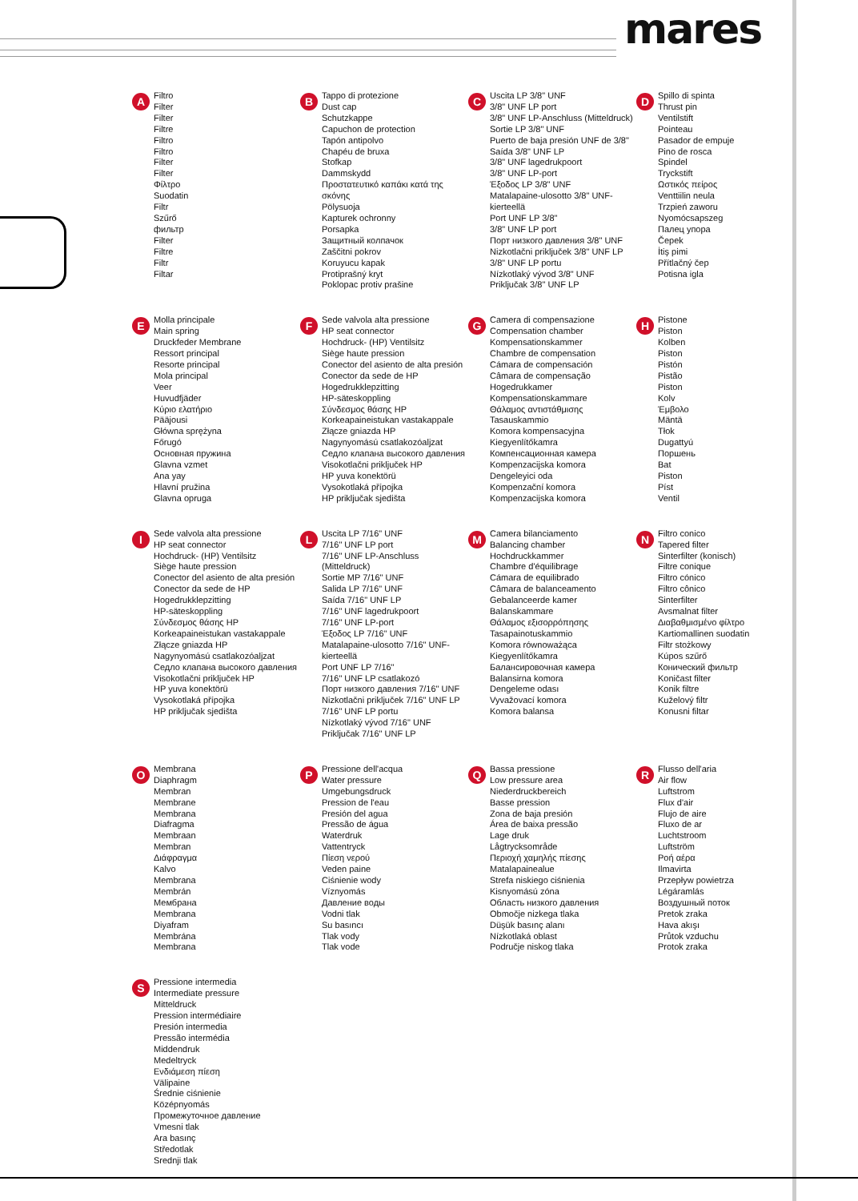mares
A
Filtro
Filter
Filter
Filtre
Filtro
Filtro
Filter
Filter
Φίλτρο
Suodatin
Filtr
Szűrő
фильтр
Filter
Filtre
Filtr
Filtar
B
Tappo di protezione
Dust cap
Schutzkappe
Capuchon de protection
Tapón antipolvo
Chapéu de bruxa
Stofkap
Dammskydd
Προστατευτικό καπάκι κατά της σκόνης
Pölysuoja
Kapturek ochronny
Porsapka
Защитный колпачок
Zaščitni pokrov
Koruyucu kapak
Protiprašný kryt
Poklopac protiv prašine
C
Uscita LP 3/8" UNF
3/8" UNF LP port
3/8" UNF LP-Anschluss (Mitteldruck)
Sortie LP 3/8" UNF
Puerto de baja presión UNF de 3/8"
Saída 3/8" UNF LP
3/8" UNF lagedrukpoort
3/8" UNF LP-port
Έξοδος LP 3/8" UNF
Matalapaine-ulosotto 3/8" UNF-kierteellä
Port UNF LP 3/8"
3/8" UNF LP port
Порт низкого давления 3/8" UNF
Nizkotlačni priključek 3/8" UNF LP
3/8" UNF LP portu
Nízkotlaký vývod 3/8" UNF
Priključak 3/8" UNF LP
D
Spillo di spinta
Thrust pin
Ventilstift
Pointeau
Pasador de empuje
Pino de rosca
Spindel
Tryckstift
Ωστικός πείρος
Venttiilin neula
Trzpień zaworu
Nyomócsapszeg
Палец упора
Čepek
İtiş pimi
Přítlačný čep
Potisna igla
E
Molla principale
Main spring
Druckfeder Membrane
Ressort principal
Resorte principal
Mola principal
Veer
Huvudfjäder
Κύριο ελατήριο
Pääjousi
Główna sprężyna
Főrugó
Основная пружина
Glavna vzmet
Ana yay
Hlavní pružina
Glavna opruga
F
Sede valvola alta pressione
HP seat connector
Hochdruck- (HP) Ventilsitz
Siège haute pression
Conector del asiento de alta presión
Conector da sede de HP
Hogedrukklepzitting
HP-säteskoppling
Σύνδεσμος θάσης HP
Korkeapaineistukan vastakappale
Złącze gniazda HP
Nagynyomású csatlakozóaljzat
Седло клапана высокого давления
Visokotlačni priključek HP
HP yuva konektörü
Vysokotlaká přípojka
HP priključak sjedišta
G
Camera di compensazione
Compensation chamber
Kompensationskammer
Chambre de compensation
Cámara de compensación
Câmara de compensação
Hogedrukkamer
Kompensationskammare
Θάλαμος αντιστάθμισης
Tasauskammio
Komora kompensacyjna
Kiegyenlítőkamra
Компенсационная камера
Kompenzacijska komora
Dengeleyici oda
Kompenzační komora
Kompenzacijska komora
H
Pistone
Piston
Kolben
Piston
Pistón
Pistão
Piston
Kolv
Έμβολο
Mäntä
Tłok
Dugattyú
Поршень
Bat
Piston
Píst
Ventil
I
Sede valvola alta pressione
HP seat connector
Hochdruck- (HP) Ventilsitz
Siège haute pression
Conector del asiento de alta presión
Conector da sede de HP
Hogedrukklepzitting
HP-säteskoppling
Σύνδεσμος θάσης HP
Korkeapaineistukan vastakappale
Złącze gniazda HP
Nagynyomású csatlakozóaljzat
Седло клапана высокого давления
Visokotlačni priključek HP
HP yuva konektörü
Vysokotlaká přípojka
HP priključak sjedišta
L
Uscita LP 7/16" UNF
7/16" UNF LP port
7/16" UNF LP-Anschluss (Mitteldruck)
Sortie MP 7/16" UNF
Salida LP 7/16" UNF
Saída 7/16" UNF LP
7/16" UNF lagedrukpoort
7/16" UNF LP-port
Έξοδος LP 7/16" UNF
Matalapaine-ulosotto 7/16" UNF-kierteellä
Port UNF LP 7/16"
7/16" UNF LP csatlakozó
Порт низкого давления 7/16" UNF
Nizkotlačni priključek 7/16" UNF LP
7/16" UNF LP portu
Nízkotlaký vývod 7/16" UNF
Priključak 7/16" UNF LP
M
Camera bilanciamento
Balancing chamber
Hochdruckkammer
Chambre d'équilibrage
Cámara de equilibrado
Câmara de balanceamento
Gebalanceerde kamer
Balanskammare
Θάλαμος εξισορρόπησης
Tasapainotuskammio
Komora równoważąca
Kiegyenlítőkamra
Балансировочная камера
Balansirna komora
Dengeleme odası
Vyvažovací komora
Komora balansa
N
Filtro conico
Tapered filter
Sinterfilter (konisch)
Filtre conique
Filtro cónico
Filtro cônico
Sinterfilter
Avsmalnat filter
Διαβαθμισμένο φίλτρο
Kartiomallinen suodatin
Filtr stożkowy
Kúpos szűrő
Конический фильтр
Koničast filter
Konik filtre
Kuželový filtr
Konusni filtar
O
Membrana
Diaphragm
Membran
Membrane
Membrana
Diafragma
Membraan
Membran
Διάφραγμα
Kalvo
Membrana
Membrán
Мембрана
Membrana
Diyafram
Membrána
Membrana
P
Pressione dell'acqua
Water pressure
Umgebungsdruck
Pression de l'eau
Presión del agua
Pressão de água
Waterdruk
Vattentryck
Πίεση νερού
Veden paine
Ciśnienie wody
Víznyomás
Давление воды
Vodni tlak
Su basıncı
Tlak vody
Tlak vode
Q
Bassa pressione
Low pressure area
Niederdruckbereich
Basse pression
Zona de baja presión
Área de baixa pressão
Lage druk
Lågtrycksområde
Περιοχή χαμηλής πίεσης
Matalapainealue
Strefa niskiego ciśnienia
Kisnyomású zóna
Область низкого давления
Območje nizkega tlaka
Düşük basınç alanı
Nízkotlaká oblast
Područje niskog tlaka
R
Flusso dell'aria
Air flow
Luftstrom
Flux d'air
Flujo de aire
Fluxo de ar
Luchtstroom
Luftström
Ροή αέρα
Ilmavirta
Przepływ powietrza
Légáramlás
Воздушный поток
Pretok zraka
Hava akışı
Průtok vzduchu
Protok zraka
S
Pressione intermedia
Intermediate pressure
Mitteldruck
Pression intermédiaire
Presión intermedia
Pressão intermédia
Middendruk
Medeltryck
Ενδιάμεση πίεση
Välipaine
Średnie ciśnienie
Középnyomás
Промежуточное давление
Vmesni tlak
Ara basınç
Středotlak
Srednji tlak